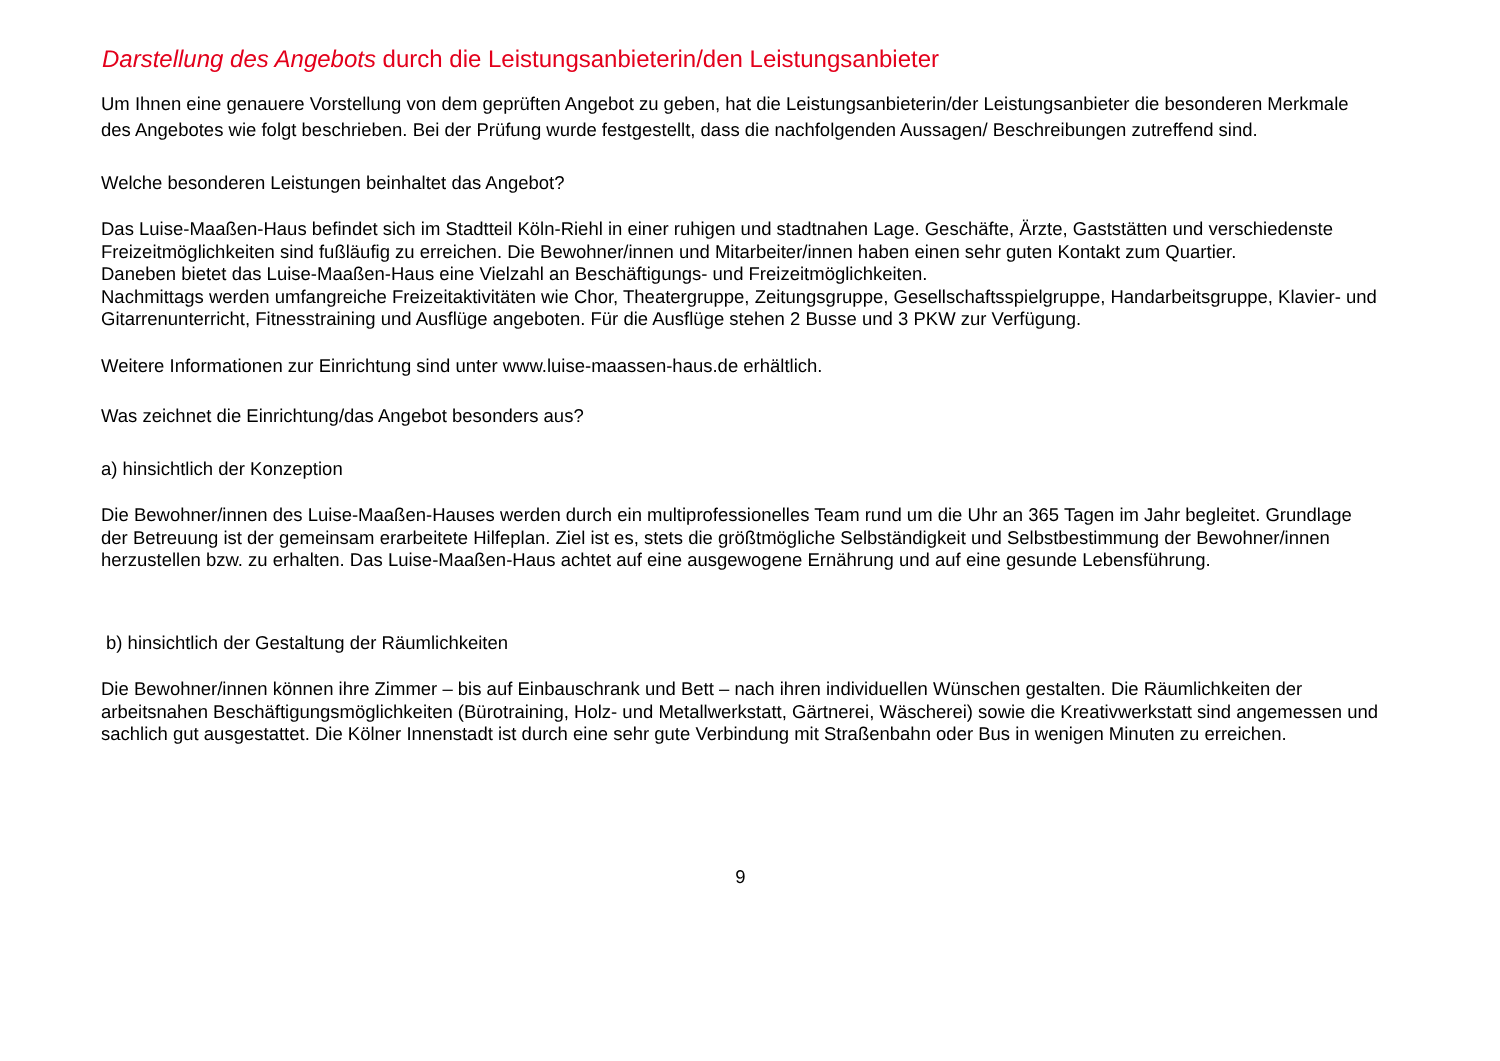Darstellung des Angebots durch die Leistungsanbieterin/den Leistungsanbieter
Um Ihnen eine genauere Vorstellung von dem geprüften Angebot zu geben, hat die Leistungsanbieterin/der Leistungsanbieter die besonderen Merkmale des Angebotes wie folgt beschrieben. Bei der Prüfung wurde festgestellt, dass die nachfolgenden Aussagen/ Beschreibungen zutreffend sind.
Welche besonderen Leistungen beinhaltet das Angebot?
Das Luise-Maaßen-Haus befindet sich im Stadtteil Köln-Riehl in einer ruhigen und stadtnahen Lage. Geschäfte, Ärzte, Gaststätten und verschiedenste Freizeitmöglichkeiten sind fußläufig zu erreichen. Die Bewohner/innen und Mitarbeiter/innen haben einen sehr guten Kontakt zum Quartier.
Daneben bietet das Luise-Maaßen-Haus eine Vielzahl an Beschäftigungs- und Freizeitmöglichkeiten.
Nachmittags werden umfangreiche Freizeitaktivitäten wie Chor, Theatergruppe, Zeitungsgruppe, Gesellschaftsspielgruppe, Handarbeitsgruppe, Klavier- und Gitarrenunterricht, Fitnesstraining und Ausflüge angeboten. Für die Ausflüge stehen 2 Busse und 3 PKW zur Verfügung.
Weitere Informationen zur Einrichtung sind unter www.luise-maassen-haus.de erhältlich.
Was zeichnet die Einrichtung/das Angebot besonders aus?
a) hinsichtlich der Konzeption
Die Bewohner/innen des Luise-Maaßen-Hauses werden durch ein multiprofessionelles Team rund um die Uhr an 365 Tagen im Jahr begleitet. Grundlage der Betreuung ist der gemeinsam erarbeitete Hilfeplan. Ziel ist es, stets die größtmögliche Selbständigkeit und Selbstbestimmung der Bewohner/innen herzustellen bzw. zu erhalten. Das Luise-Maaßen-Haus achtet auf eine ausgewogene Ernährung und auf eine gesunde Lebensführung.
b) hinsichtlich der Gestaltung der Räumlichkeiten
Die Bewohner/innen können ihre Zimmer – bis auf Einbauschrank und Bett – nach ihren individuellen Wünschen gestalten. Die Räumlichkeiten der arbeitsnahen Beschäftigungsmöglichkeiten (Bürotraining, Holz- und Metallwerkstatt, Gärtnerei, Wäscherei) sowie die Kreativwerkstatt sind angemessen und sachlich gut ausgestattet. Die Kölner Innenstadt ist durch eine sehr gute Verbindung mit Straßenbahn oder Bus in wenigen Minuten zu erreichen.
9